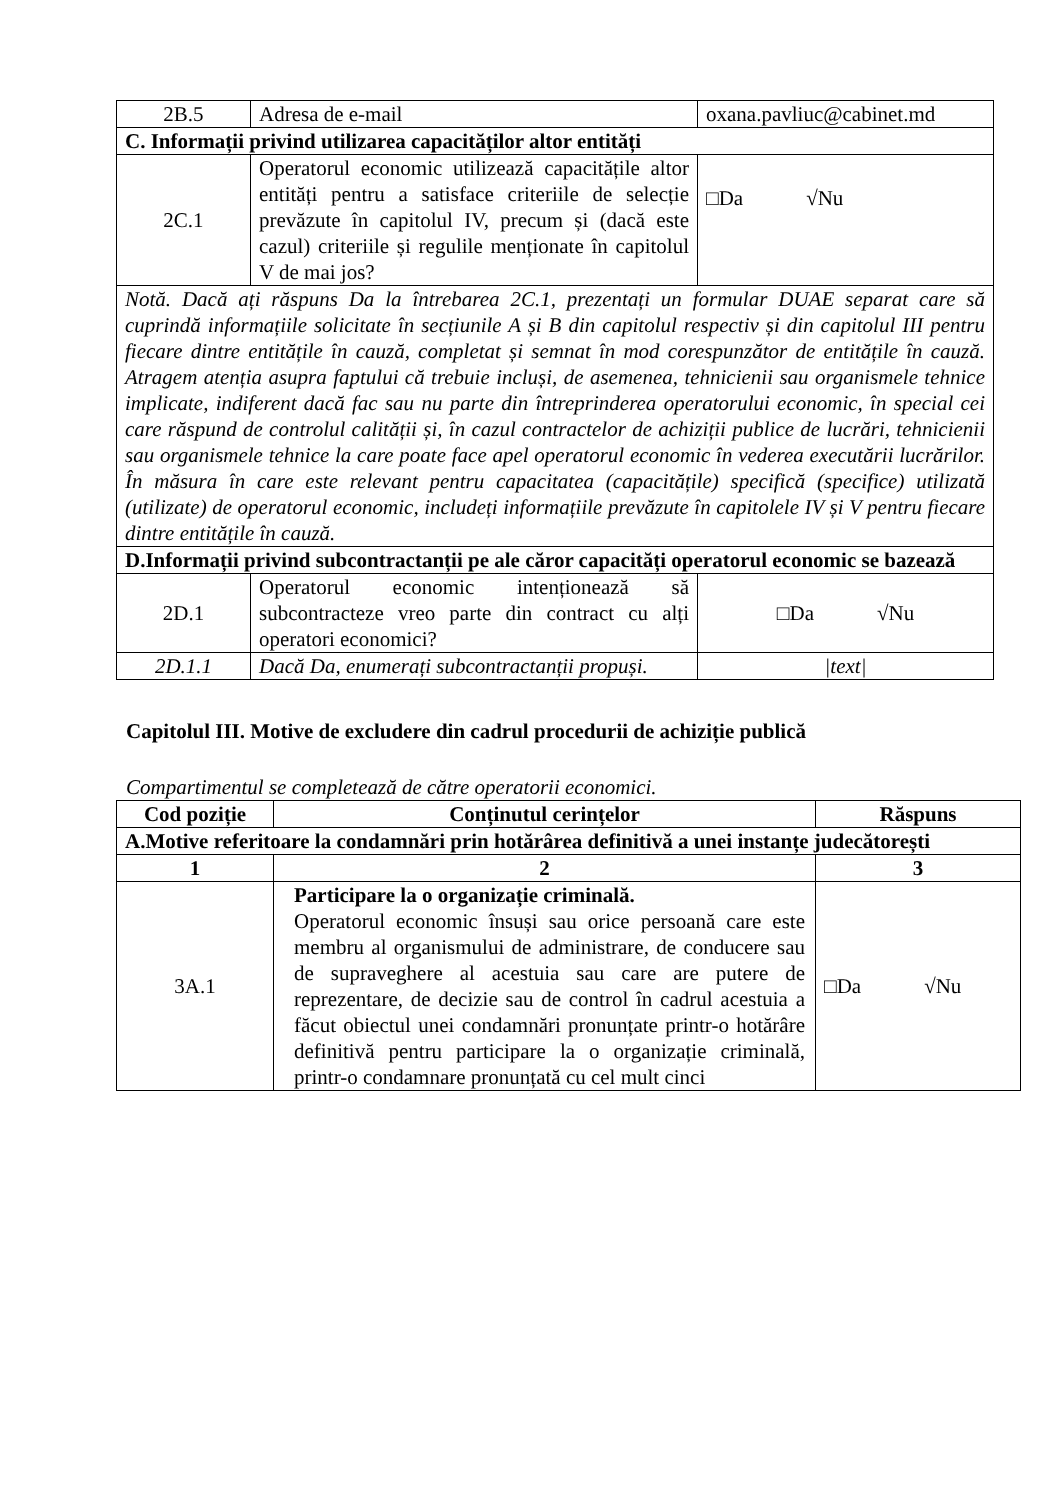| 2B.5 | Adresa de e-mail | oxana.pavliuc@cabinet.md |
| C. Informații privind utilizarea capacităților altor entități | | |
| 2C.1 | Operatorul economic utilizează capacitățile altor entități pentru a satisface criteriile de selecție prevăzute în capitolul IV, precum și (dacă este cazul) criteriile și regulile menționate în capitolul V de mai jos? | □Da √Nu |
| Notă. Dacă ați răspuns Da la întrebarea 2C.1, prezentați un formular DUAE separat care să cuprindă informațiile solicitate în secțiunile A și B din capitolul respectiv și din capitolul III pentru fiecare dintre entitățile în cauză, completat și semnat în mod corespunzător de entitățile în cauză. Atragem atenția asupra faptului că trebuie incluși, de asemenea, tehnicienii sau organismele tehnice implicate, indiferent dacă fac sau nu parte din întreprinderea operatorului economic, în special cei care răspund de controlul calității și, în cazul contractelor de achiziții publice de lucrări, tehnicienii sau organismele tehnice la care poate face apel operatorul economic în vederea executării lucrărilor. În măsura în care este relevant pentru capacitatea (capacitățile) specifică (specifice) utilizată (utilizate) de operatorul economic, includeți informațiile prevăzute în capitolele IV și V pentru fiecare dintre entitățile în cauză. | | |
| D.Informații privind subcontractanții pe ale căror capacități operatorul economic se bazează | | |
| 2D.1 | Operatorul economic intenționează să subcontracteze vreo parte din contract cu alți operatori economici? | □Da √Nu |
| 2D.1.1 | Dacă Da, enumerați subcontractanții propuși. | /text/ |
Capitolul III. Motive de excludere din cadrul procedurii de achiziție publică
Compartimentul se completează de către operatorii economici.
| Cod poziție | Conținutul cerințelor | Răspuns |
| --- | --- | --- |
| A.Motive referitoare la condamnări prin hotărârea definitivă a unei instanțe judecătorești | | |
| 1 | 2 | 3 |
| 3A.1 | Participare la o organizație criminală. Operatorul economic însuși sau orice persoană care este membru al organismului de administrare, de conducere sau de supraveghere al acestuia sau care are putere de reprezentare, de decizie sau de control în cadrul acestuia a făcut obiectul unei condamnări pronunțate printr-o hotărâre definitivă pentru participare la o organizație criminală, printr-o condamnare pronunțată cu cel mult cinci | □Da √Nu |